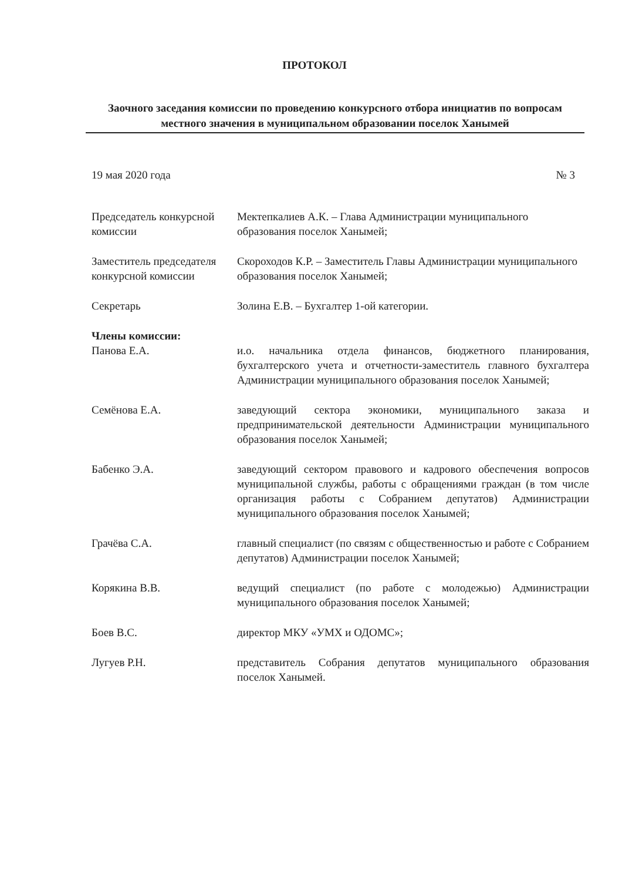ПРОТОКОЛ
Заочного заседания комиссии по проведению конкурсного отбора инициатив по вопросам местного значения в муниципальном образовании поселок Ханымей
19 мая 2020 года № 3
Председатель конкурсной комиссии
Мектепкалиев А.К. – Глава Администрации муниципального образования поселок Ханымей;
Заместитель председателя конкурсной комиссии
Скороходов К.Р. – Заместитель Главы Администрации муниципального образования поселок Ханымей;
Секретарь Золина Е.В. – Бухгалтер 1-ой категории.
Члены комиссии:
Панова Е.А. и.о. начальника отдела финансов, бюджетного планирования, бухгалтерского учета и отчетности-заместитель главного бухгалтера Администрации муниципального образования поселок Ханымей;
Семёнова Е.А. заведующий сектора экономики, муниципального заказа и предпринимательской деятельности Администрации муниципального образования поселок Ханымей;
Бабенко Э.А. заведующий сектором правового и кадрового обеспечения вопросов муниципальной службы, работы с обращениями граждан (в том числе организация работы с Собранием депутатов) Администрации муниципального образования поселок Ханымей;
Грачёва С.А. главный специалист (по связям с общественностью и работе с Собранием депутатов) Администрации поселок Ханымей;
Корякина В.В. ведущий специалист (по работе с молодежью) Администрации муниципального образования поселок Ханымей;
Боев В.С. директор МКУ «УМХ и ОДОМС»;
Лугуев Р.Н. представитель Собрания депутатов муниципального образования поселок Ханымей.